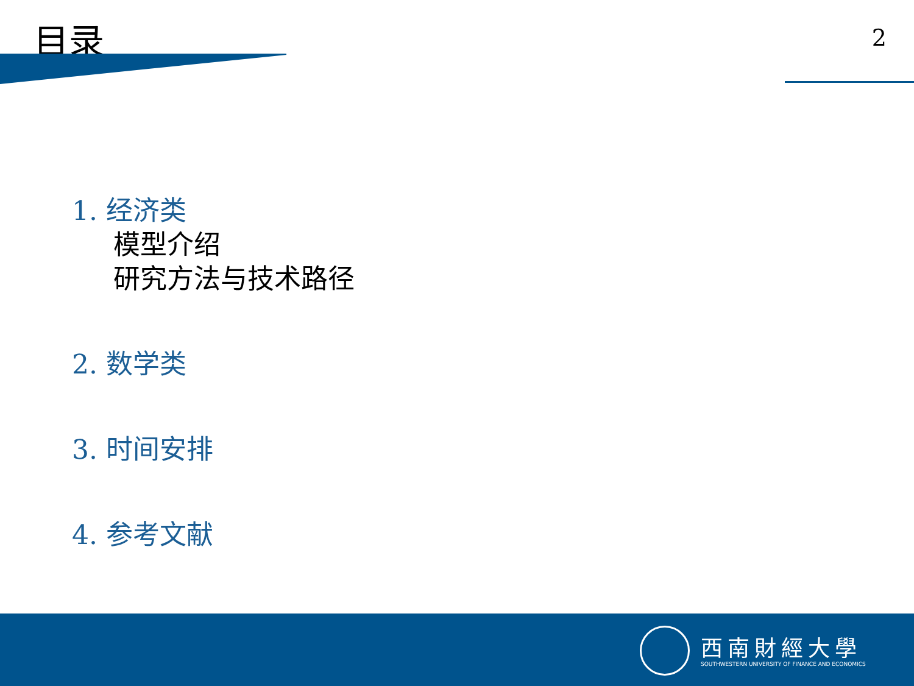目录 2
1. 经济类
模型介绍
研究方法与技术路径
2. 数学类
3. 时间安排
4. 参考文献
西南財經大學
SOUTHWESTERN UNIVERSITY OF FINANCE AND ECONOMICS